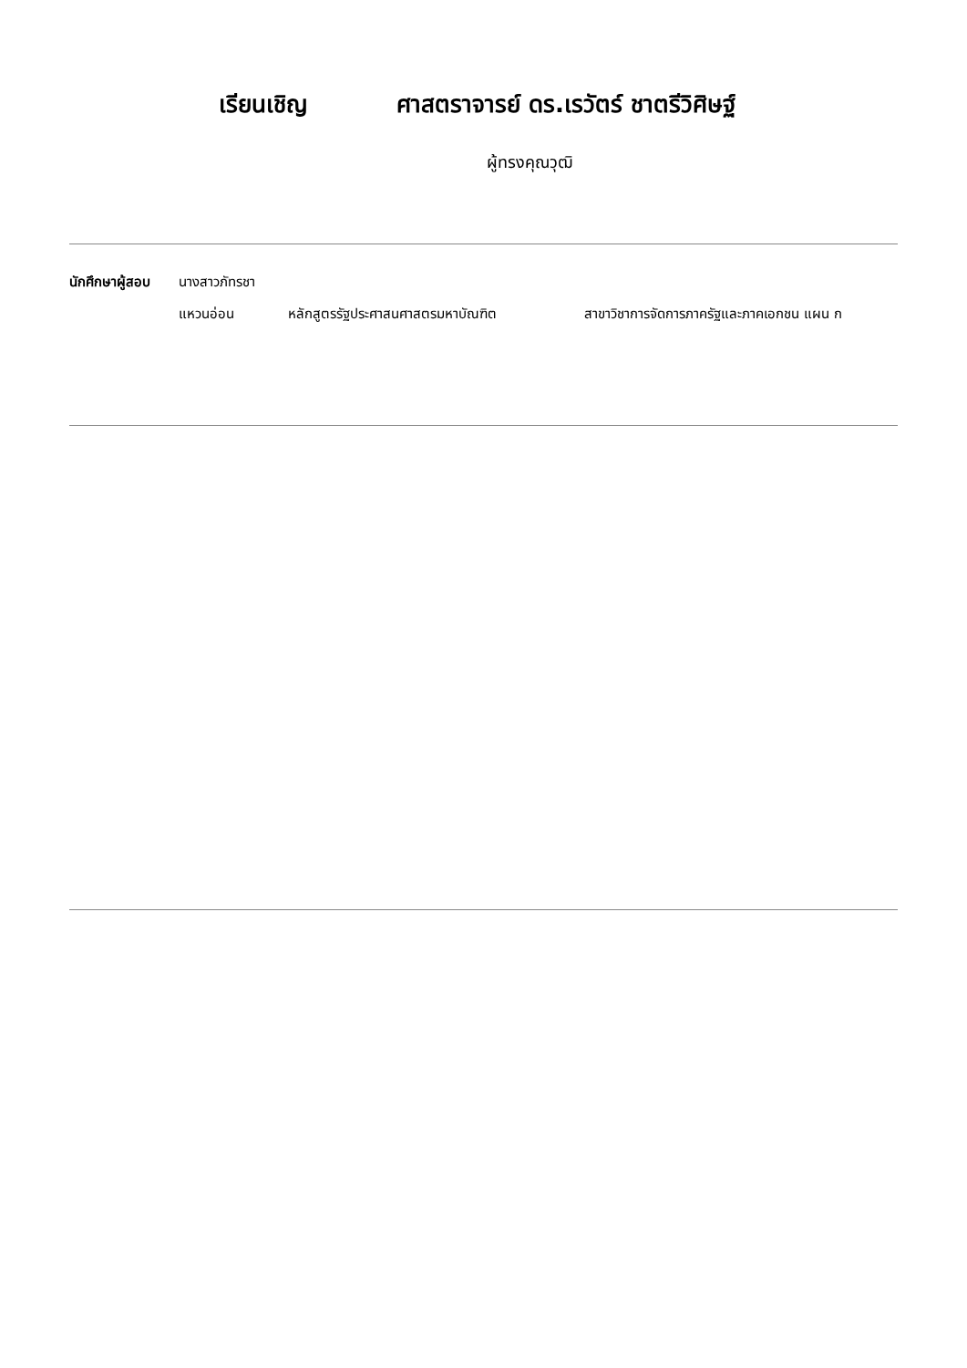เรียนเชิญ ศาสตราจารย์ ดร.เรวัตร์ ชาตรีวิศิษฐ์
ผู้ทรงคุณวุฒิ
นักศึกษาผู้สอบ
นางสาวภัทรชา
แหวนอ่อน หลักสูตรรัฐประศาสนศาสตรมหาบัณฑิต สาขาวิชาการจัดการภาครัฐและภาคเอกชน แผน ก